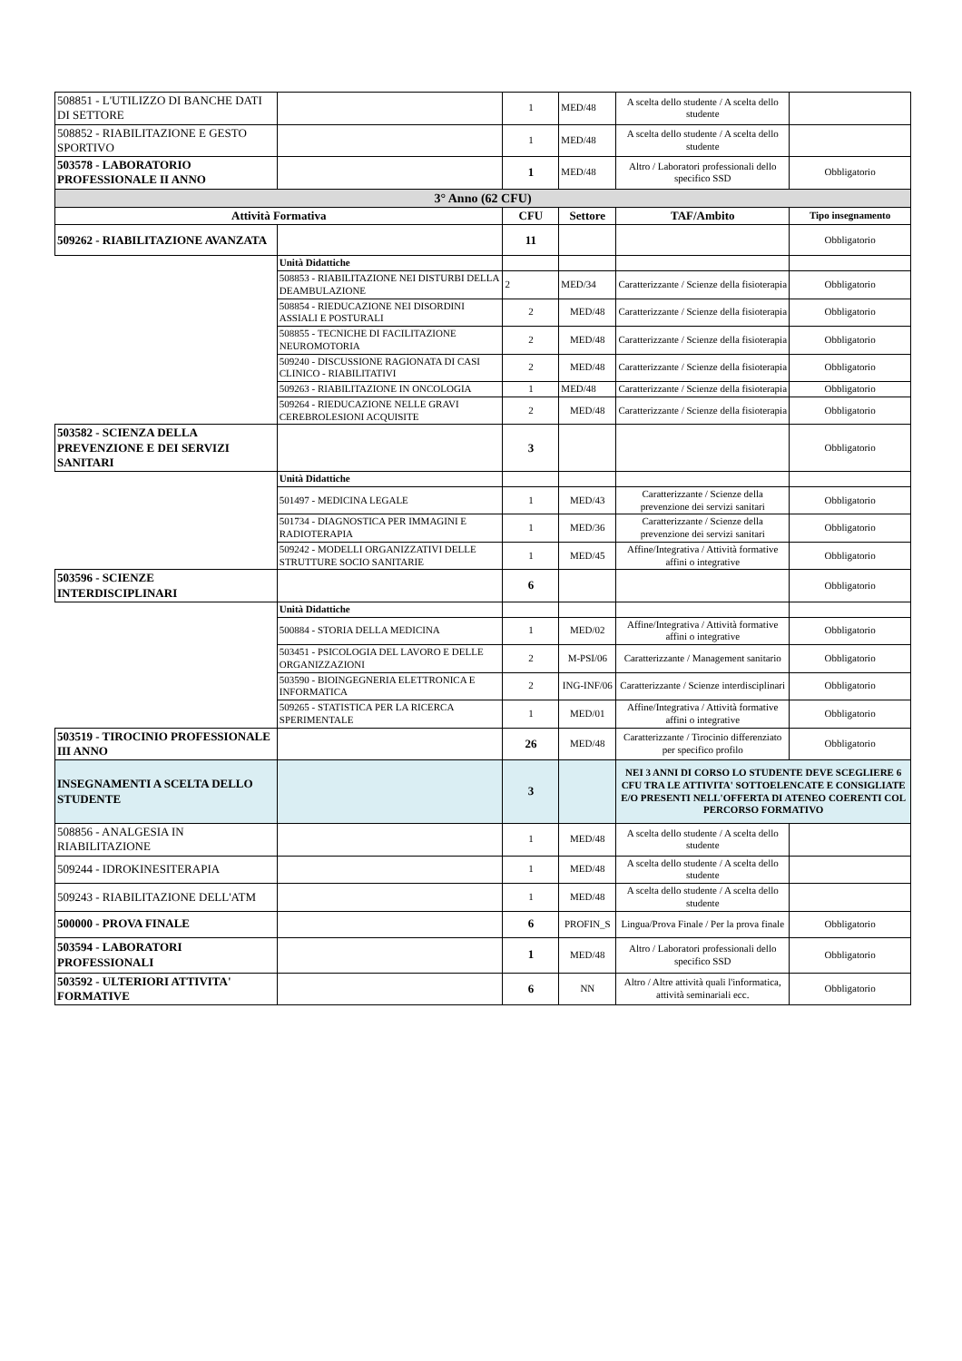| 508851 - L'UTILIZZO DI BANCHE DATI DI SETTORE | | 1 | MED/48 | A scelta dello studente / A scelta dello studente | |
| 508852 - RIABILITAZIONE E GESTO SPORTIVO | | 1 | MED/48 | A scelta dello studente / A scelta dello studente | |
| 503578 - LABORATORIO PROFESSIONALE II ANNO | | 1 | MED/48 | Altro / Laboratori professionali dello specifico SSD | Obbligatorio |
| 3° Anno (62 CFU) | | | | | |
| Attività Formativa | | CFU | Settore | TAF/Ambito | Tipo insegnamento |
| 509262 - RIABILITAZIONE AVANZATA | | 11 | | | Obbligatorio |
| | Unità Didattiche | | | | |
| | 508853 - RIABILITAZIONE NEI DISTURBI DELLA DEAMBULAZIONE | 2 | MED/34 | Caratterizzante / Scienze della fisioterapia | Obbligatorio |
| | 508854 - RIEDUCAZIONE NEI DISORDINI ASSIALI E POSTURALI | 2 | MED/48 | Caratterizzante / Scienze della fisioterapia | Obbligatorio |
| | 508855 - TECNICHE DI FACILITAZIONE NEUROMOTORIA | 2 | MED/48 | Caratterizzante / Scienze della fisioterapia | Obbligatorio |
| | 509240 - DISCUSSIONE RAGIONATA DI CASI CLINICO - RIABILITATIVI | 2 | MED/48 | Caratterizzante / Scienze della fisioterapia | Obbligatorio |
| | 509263 - RIABILITAZIONE IN ONCOLOGIA | 1 | MED/48 | Caratterizzante / Scienze della fisioterapia | Obbligatorio |
| | 509264 - RIEDUCAZIONE NELLE GRAVI CEREBROLESIONI ACQUISITE | 2 | MED/48 | Caratterizzante / Scienze della fisioterapia | Obbligatorio |
| 503582 - SCIENZA DELLA PREVENZIONE E DEI SERVIZI SANITARI | | 3 | | | Obbligatorio |
| | Unità Didattiche | | | | |
| | 501497 - MEDICINA LEGALE | 1 | MED/43 | Caratterizzante / Scienze della prevenzione dei servizi sanitari | Obbligatorio |
| | 501734 - DIAGNOSTICA PER IMMAGINI E RADIOTERAPIA | 1 | MED/36 | Caratterizzante / Scienze della prevenzione dei servizi sanitari | Obbligatorio |
| | 509242 - MODELLI ORGANIZZATIVI DELLE STRUTTURE SOCIO SANITARIE | 1 | MED/45 | Affine/Integrativa / Attività formative affini o integrative | Obbligatorio |
| 503596 - SCIENZE INTERDISCIPLINARI | | 6 | | | Obbligatorio |
| | Unità Didattiche | | | | |
| | 500884 - STORIA DELLA MEDICINA | 1 | MED/02 | Affine/Integrativa / Attività formative affini o integrative | Obbligatorio |
| | 503451 - PSICOLOGIA DEL LAVORO E DELLE ORGANIZZAZIONI | 2 | M-PSI/06 | Caratterizzante / Management sanitario | Obbligatorio |
| | 503590 - BIOINGEGNERIA ELETTRONICA E INFORMATICA | 2 | ING-INF/06 | Caratterizzante / Scienze interdisciplinari | Obbligatorio |
| | 509265 - STATISTICA PER LA RICERCA SPERIMENTALE | 1 | MED/01 | Affine/Integrativa / Attività formative affini o integrative | Obbligatorio |
| 503519 - TIROCINIO PROFESSIONALE III ANNO | | 26 | MED/48 | Caratterizzante / Tirocinio differenziato per specifico profilo | Obbligatorio |
| INSEGNAMENTI A SCELTA DELLO STUDENTE | | 3 | | NEI 3 ANNI DI CORSO LO STUDENTE DEVE SCEGLIERE 6 CFU TRA LE ATTIVITA' SOTTOELENCATE E CONSIGLIATE E/O PRESENTI NELL'OFFERTA DI ATENEO COERENTI COL PERCORSO FORMATIVO | |
| 508856 - ANALGESIA IN RIABILITAZIONE | | 1 | MED/48 | A scelta dello studente / A scelta dello studente | |
| 509244 - IDROKINESITERAPIA | | 1 | MED/48 | A scelta dello studente / A scelta dello studente | |
| 509243 - RIABILITAZIONE DELL'ATM | | 1 | MED/48 | A scelta dello studente / A scelta dello studente | |
| 500000 - PROVA FINALE | | 6 | PROFIN_S | Lingua/Prova Finale / Per la prova finale | Obbligatorio |
| 503594 - LABORATORI PROFESSIONALI | | 1 | MED/48 | Altro / Laboratori professionali dello specifico SSD | Obbligatorio |
| 503592 - ULTERIORI ATTIVITA' FORMATIVE | | 6 | NN | Altro / Altre attività quali l'informatica, attività seminariali ecc. | Obbligatorio |